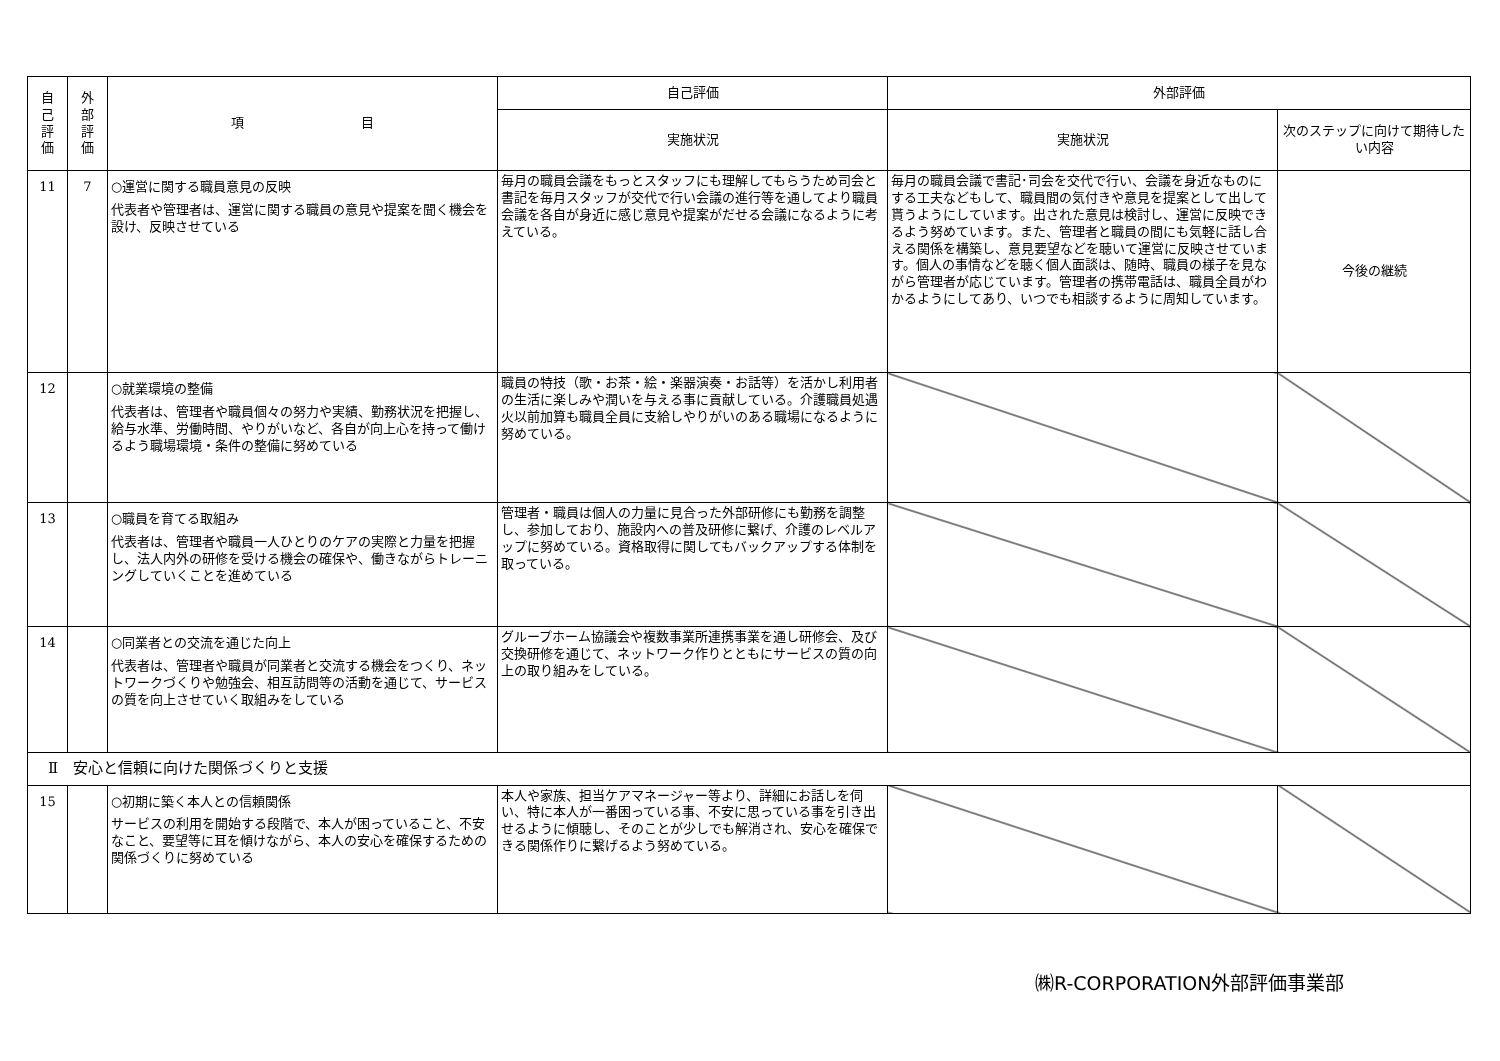| 自 己 評 価 | 外 部 評 価 | 項 目 | 自己評価 | 外部評価 | |
| --- | --- | --- | --- | --- | --- |
| | | | 実施状況 | 実施状況 | 次のステップに向けて期待したい内容 |
| 11 | 7 | ○運営に関する職員意見の反映 代表者や管理者は、運営に関する職員の意見や提案を聞く機会を設け、反映させている | 毎月の職員会議をもっとスタッフにも理解してもらうため司会と書記を毎月スタッフが交代で行い会議の進行等を通してより職員会議を各自が身近に感じ意見や提案がだせる会議になるように考えている。 | 毎月の職員会議で書記･司会を交代で行い、会議を身近なものにする工夫などもして、職員間の気付きや意見を提案として出して貰うようにしています。出された意見は検討し、運営に反映できるよう努めています。また、管理者と職員の間にも気軽に話し合える関係を構築し、意見要望などを聴いて運営に反映させています。個人の事情などを聴く個人面談は、随時、職員の様子を見ながら管理者が応じています。管理者の携帯電話は、職員全員がわかるようにしてあり、いつでも相談するように周知しています。 | 今後の継続 |
| 12 | | ○就業環境の整備 代表者は、管理者や職員個々の努力や実績、勤務状況を把握し、給与水準、労働時間、やりがいなど、各自が向上心を持って働けるよう職場環境・条件の整備に努めている | 職員の特技（歌・お茶・絵・楽器演奏・お話等）を活かし利用者の生活に楽しみや潤いを与える事に貢献している。介護職員処遇火以前加算も職員全員に支給しやりがいのある職場になるように努めている。 | | |
| 13 | | ○職員を育てる取組み 代表者は、管理者や職員一人ひとりのケアの実際と力量を把握し、法人内外の研修を受ける機会の確保や、働きながらトレーニングしていくことを進めている | 管理者・職員は個人の力量に見合った外部研修にも勤務を調整し、参加しており、施設内への普及研修に繋げ、介護のレベルアップに努めている。資格取得に関してもバックアップする体制を取っている。 | | |
| 14 | | ○同業者との交流を通じた向上 代表者は、管理者や職員が同業者と交流する機会をつくり、ネットワークづくりや勉強会、相互訪問等の活動を通じて、サービスの質を向上させていく取組みをしている | グループホーム協議会や複数事業所連携事業を通し研修会、及び交換研修を通じて、ネットワーク作りとともにサービスの質の向上の取り組みをしている。 | | |
| Ⅱ 安心と信頼に向けた関係づくりと支援 | | | | | |
| 15 | | ○初期に築く本人との信頼関係 サービスの利用を開始する段階で、本人が困っていること、不安なこと、要望等に耳を傾けながら、本人の安心を確保するための関係づくりに努めている | 本人や家族、担当ケアマネージャー等より、詳細にお話しを伺い、特に本人が一番困っている事、不安に思っている事を引き出せるように傾聴し、そのことが少しでも解消され、安心を確保できる関係作りに繋げるよう努めている。 | | |
㈱R-CORPORATION外部評価事業部